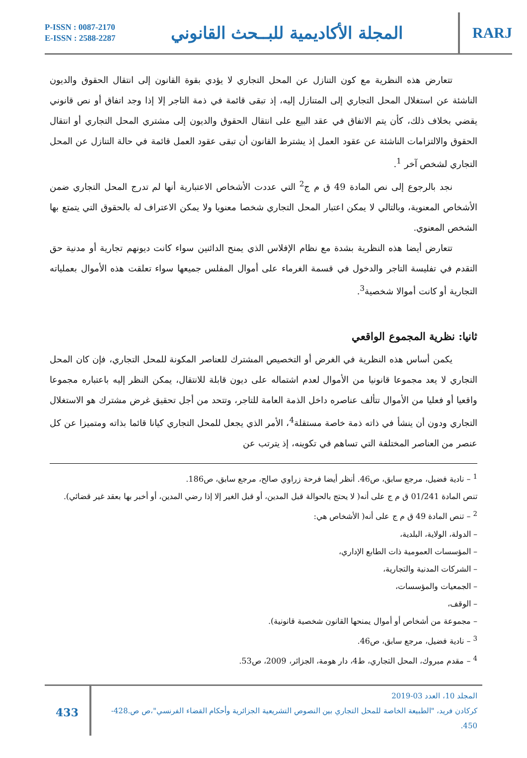P-ISSN : 0087-2170
E-ISSN : 2588-2287
المجلة الأكاديمية للبــحث القانوني
RARJ
تتعارض هذه النظرية مع كون التنازل عن المحل التجاري لا يؤدي بقوة القانون إلى انتقال الحقوق والديون الناشئة عن استغلال المحل التجاري إلى المتنازل إليه، إذ تبقى قائمة في ذمة التاجر إلا إذا وجد اتفاق أو نص قانوني يقضي بخلاف ذلك، كأن يتم الاتفاق في عقد البيع على انتقال الحقوق والديون إلى مشتري المحل التجاري أو انتقال الحقوق والالتزامات الناشئة عن عقود العمل إذ يشترط القانون أن تبقى عقود العمل قائمة في حالة التنازل عن المحل التجاري لشخص آخر <sup>1</sup>.
نجد بالرجوع إلى نص المادة 49 ق م ج<sup>2</sup> التي عددت الأشخاص الاعتبارية أنها لم تدرج المحل التجاري ضمن الأشخاص المعنوية، وبالتالي لا يمكن اعتبار المحل التجاري شخصا معنويا ولا يمكن الاعتراف له بالحقوق التي يتمتع بها الشخص المعنوي.
تتعارض أيضا هذه النظرية بشدة مع نظام الإفلاس الذي يمنح الدائنين سواء كانت ديونهم تجارية أو مدنية حق التقدم في تفليسة التاجر والدخول في قسمة الغرماء على أموال المفلس جميعها سواء تعلقت هذه الأموال بعملياته التجارية أو كانت أموالا شخصية<sup>3</sup>.
ثانيا: نظرية المجموع الواقعي
يكمن أساس هذه النظرية في الغرض أو التخصيص المشترك للعناصر المكونة للمحل التجاري، فإن كان المحل التجاري لا يعد مجموعا قانونيا من الأموال لعدم اشتماله على ديون قابلة للانتقال، يمكن النظر إليه باعتباره مجموعا واقعيا أو فعليا من الأموال تتألف عناصره داخل الذمة العامة للتاجر، وتتحد من أجل تحقيق غرض مشترك هو الاستغلال التجاري ودون أن ينشأ في ذاته ذمة خاصة مستقلة<sup>4</sup>، الأمر الذي يجعل للمحل التجاري كيانا قائما بذاته ومتميزا عن كل عنصر من العناصر المختلفة التي تساهم في تكوينه، إذ يترتب عن
<sup>1</sup> – نادية فضيل، مرجع سابق، ص46. أنظر أيضا فرحة زراوي صالح، مرجع سابق، ص186.
تنص المادة 01/241 ق م ج على أنه( لا يحتج بالحوالة قبل المدين، أو قبل الغير إلا إذا رضي المدين، أو أخبر بها بعقد غير قضائي).
<sup>2</sup> – تنص المادة 49 ق م ج على أنه( الأشخاص هي:
– الدولة، الولاية، البلدية،
– المؤسسات العمومية ذات الطابع الإداري،
– الشركات المدنية والتجارية،
– الجمعيات والمؤسسات،
– الوقف،
– مجموعة من أشخاص أو أموال يمنحها القانون شخصية قانونية).
<sup>3</sup> – نادية فضيل، مرجع سابق، ص46.
<sup>4</sup> – مقدم مبروك، المحل التجاري، ط4، دار هومة، الجزائر، 2009، ص53.
433
المجلد 10، العدد 03-2019
كركادن فريد، "الطبيعة الخاصة للمحل التجاري بين النصوص التشريعية الجزائرية وأحكام القضاء الفرنسي"،ص ص.428-450.